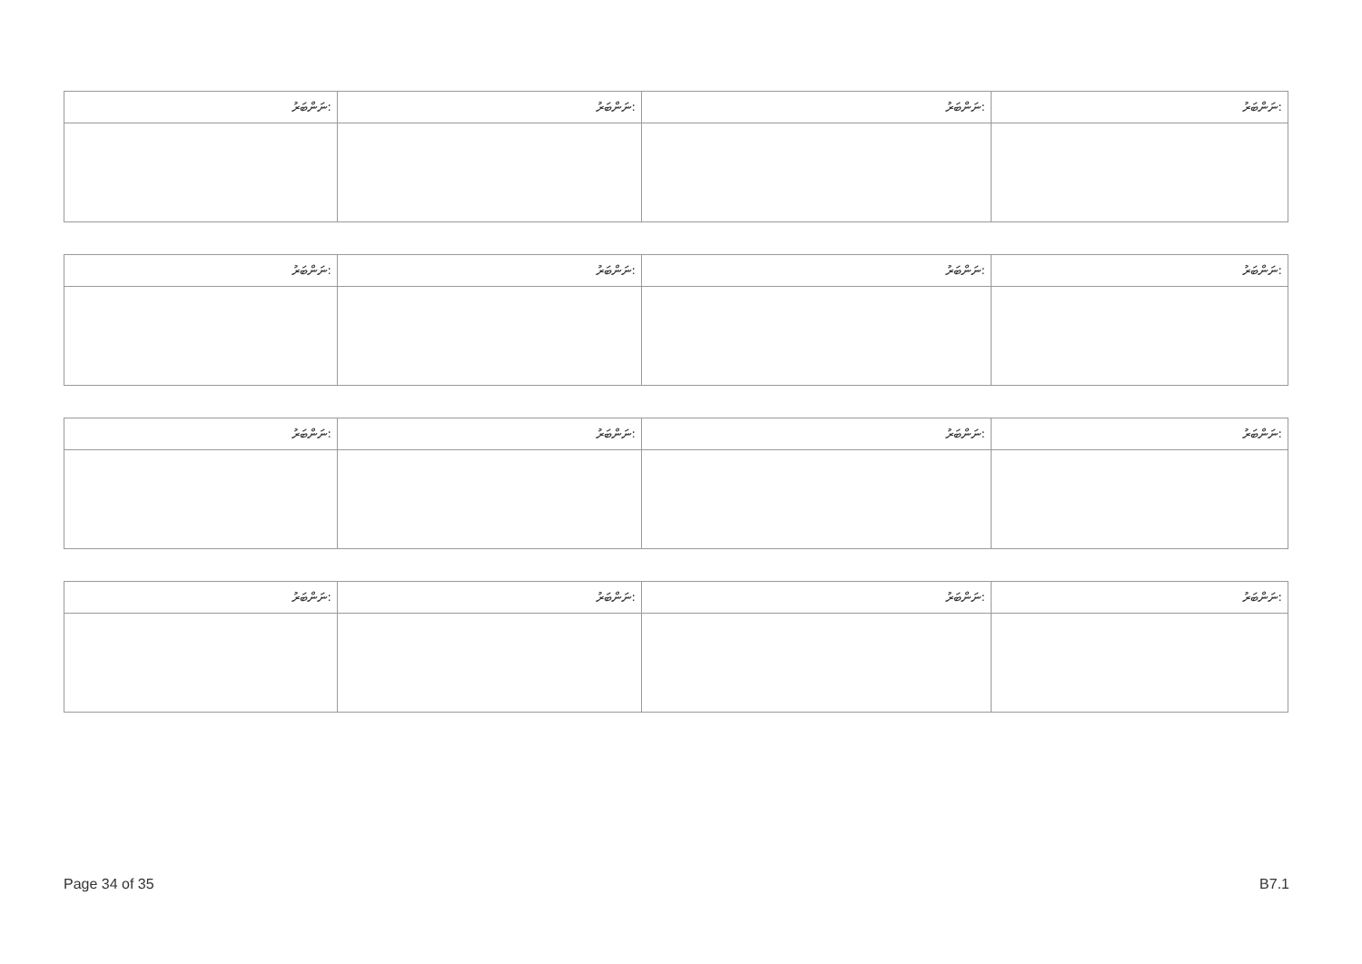| ނަންބަރު: | ނަންބަރު: | ނަންބަރު: | ނަންބަރު: |
| ނަންބަރު: | ނަންބަރު: | ނަންބަރު: | ނަންބަރު: |
| ނަންބަރު: | ނަންބަރު: | ނަންބަރު: | ނަންބަރު: |
| ނަންބަރު: | ނަންބަރު: | ނަންބަރު: | ނަންބަރު: |
Page 34 of 35 B7.1